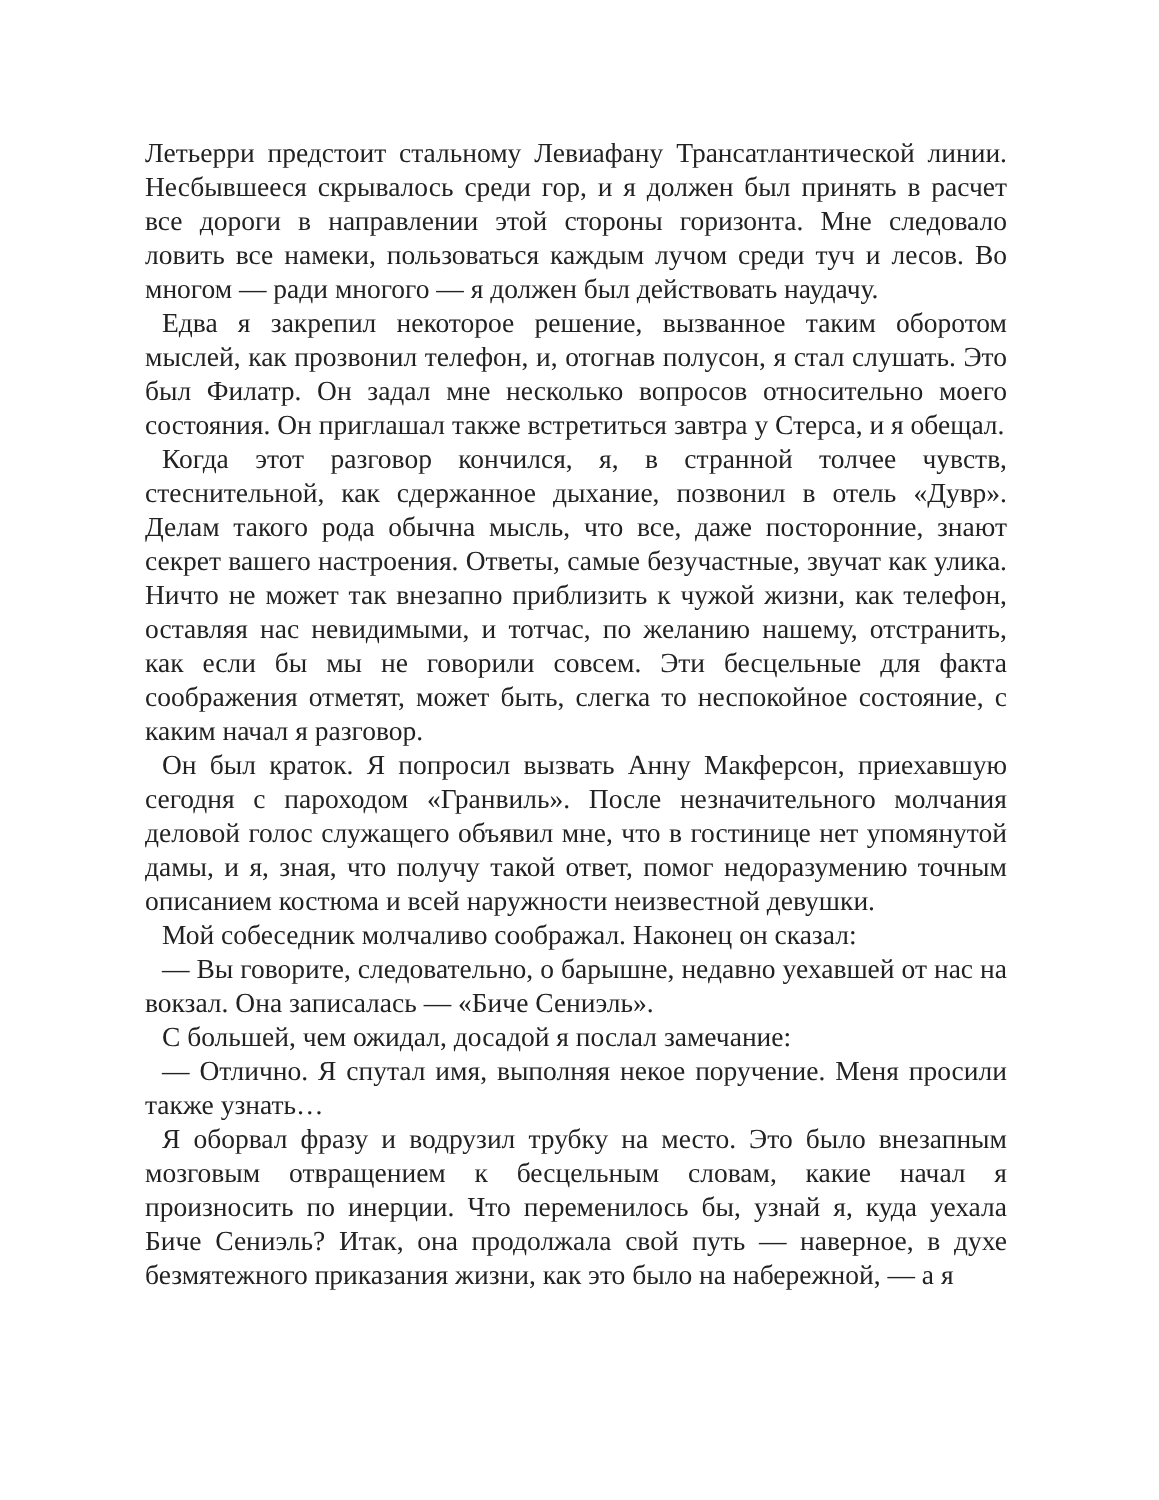Летьерри предстоит стальному Левиафану Трансатлантической линии. Несбывшееся скрывалось среди гор, и я должен был принять в расчет все дороги в направлении этой стороны горизонта. Мне следовало ловить все намеки, пользоваться каждым лучом среди туч и лесов. Во многом — ради многого — я должен был действовать наудачу.
Едва я закрепил некоторое решение, вызванное таким оборотом мыслей, как прозвонил телефон, и, отогнав полусон, я стал слушать. Это был Филатр. Он задал мне несколько вопросов относительно моего состояния. Он приглашал также встретиться завтра у Стерса, и я обещал.
Когда этот разговор кончился, я, в странной толчее чувств, стеснительной, как сдержанное дыхание, позвонил в отель «Дувр». Делам такого рода обычна мысль, что все, даже посторонние, знают секрет вашего настроения. Ответы, самые безучастные, звучат как улика. Ничто не может так внезапно приблизить к чужой жизни, как телефон, оставляя нас невидимыми, и тотчас, по желанию нашему, отстранить, как если бы мы не говорили совсем. Эти бесцельные для факта соображения отметят, может быть, слегка то неспокойное состояние, с каким начал я разговор.
Он был краток. Я попросил вызвать Анну Макферсон, приехавшую сегодня с пароходом «Гранвиль». После незначительного молчания деловой голос служащего объявил мне, что в гостинице нет упомянутой дамы, и я, зная, что получу такой ответ, помог недоразумению точным описанием костюма и всей наружности неизвестной девушки.
Мой собеседник молчаливо соображал. Наконец он сказал:
— Вы говорите, следовательно, о барышне, недавно уехавшей от нас на вокзал. Она записалась — «Биче Сениэль».
С большей, чем ожидал, досадой я послал замечание:
— Отлично. Я спутал имя, выполняя некое поручение. Меня просили также узнать…
Я оборвал фразу и водрузил трубку на место. Это было внезапным мозговым отвращением к бесцельным словам, какие начал я произносить по инерции. Что переменилось бы, узнай я, куда уехала Биче Сениэль? Итак, она продолжала свой путь — наверное, в духе безмятежного приказания жизни, как это было на набережной, — а я